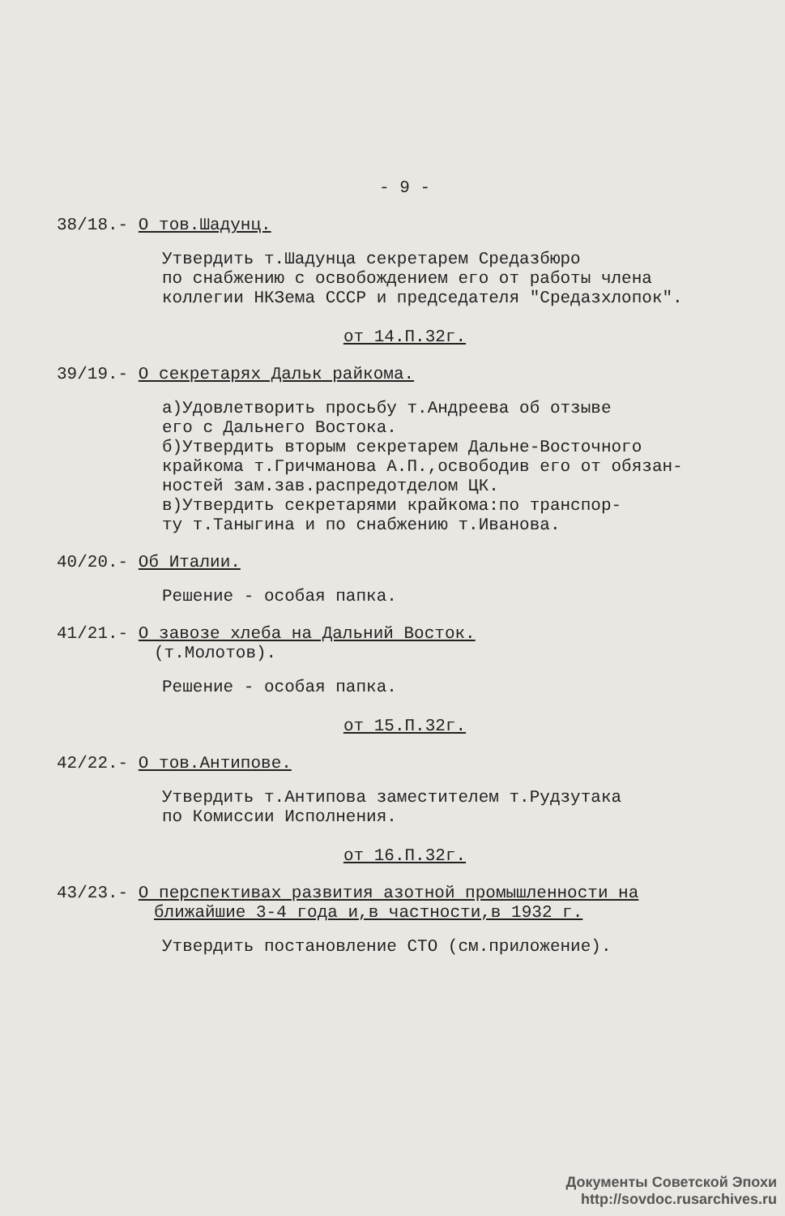- 9 -
38/18.- О тов.Шадунц.
Утвердить т.Шадунца секретарем Средазбюро
по снабжению с освобождением его от работы члена
коллегии НКЗема СССР и председателя "Средазхлопок".
от 14.П.32г.
39/19.- О секретарях Дальк райкома.
а)Удовлетворить просьбу т.Андреева об отзыве
его с Дальнего Востока.
б)Утвердить вторым секретарем Дальне-Восточного
крайкома т.Гричманова А.П.,освободив его от обязан-
ностей зам.зав.распредотделом ЦК.
в)Утвердить секретарями крайкома:по транспор-
ту т.Таныгина и по снабжению т.Иванова.
40/20.- Об Италии.
Решение - особая папка.
41/21.- О завозе хлеба на Дальний Восток.
(т.Молотов).
Решение - особая папка.
от 15.П.32г.
42/22.- О тов.Антипове.
Утвердить т.Антипова заместителем т.Рудзутака
по Комиссии Исполнения.
от 16.П.32г.
43/23.- О перспективах развития азотной промышленности на
ближайшие 3-4 года и,в частности,в 1932 г.
Утвердить постановление СТО (см.приложение).
Документы Советской Эпохи
http://sovdoc.rusarchives.ru